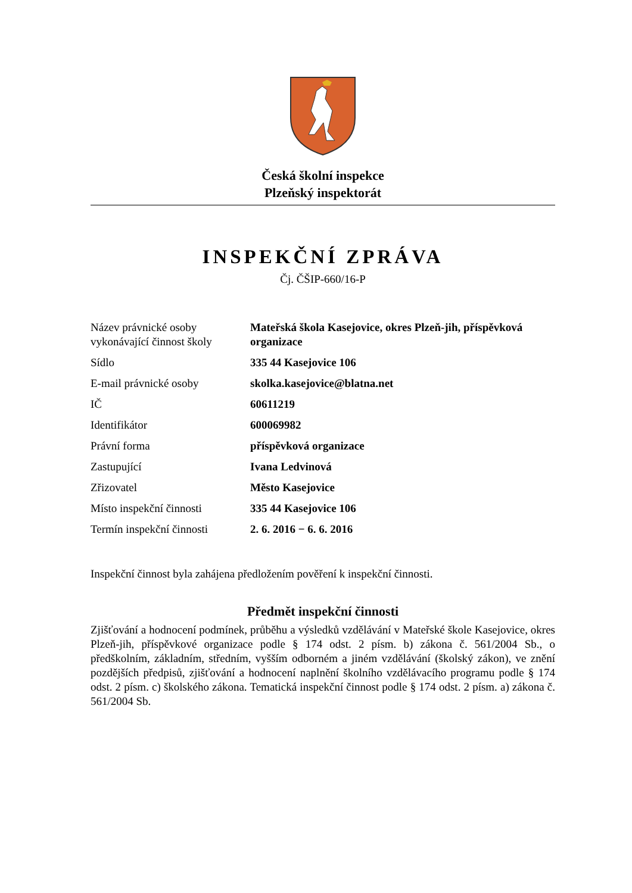Česká školní inspekce
Plzeňský inspektorát
INSPEKČNÍ ZPRÁVA
Čj. ČŠIP-660/16-P
| Název právnické osoby vykonávající činnost školy | Mateřská škola Kasejovice, okres Plzeň-jih, příspěvková organizace |
| Sídlo | 335 44 Kasejovice 106 |
| E-mail právnické osoby | skolka.kasejovice@blatna.net |
| IČ | 60611219 |
| Identifikátor | 600069982 |
| Právní forma | příspěvková organizace |
| Zastupující | Ivana Ledvinová |
| Zřizovatel | Město Kasejovice |
| Místo inspekční činnosti | 335 44 Kasejovice 106 |
| Termín inspekční činnosti | 2. 6. 2016 − 6. 6. 2016 |
Inspekční činnost byla zahájena předložením pověření k inspekční činnosti.
Předmět inspekční činnosti
Zjišťování a hodnocení podmínek, průběhu a výsledků vzdělávání v Mateřské škole Kasejovice, okres Plzeň-jih, příspěvkové organizace podle § 174 odst. 2 písm. b) zákona č. 561/2004 Sb., o předškolním, základním, středním, vyšším odborném a jiném vzdělávání (školský zákon), ve znění pozdějších předpisů, zjišťování a hodnocení naplnění školního vzdělávacího programu podle § 174 odst. 2 písm. c) školského zákona. Tematická inspekční činnost podle § 174 odst. 2 písm. a) zákona č. 561/2004 Sb.